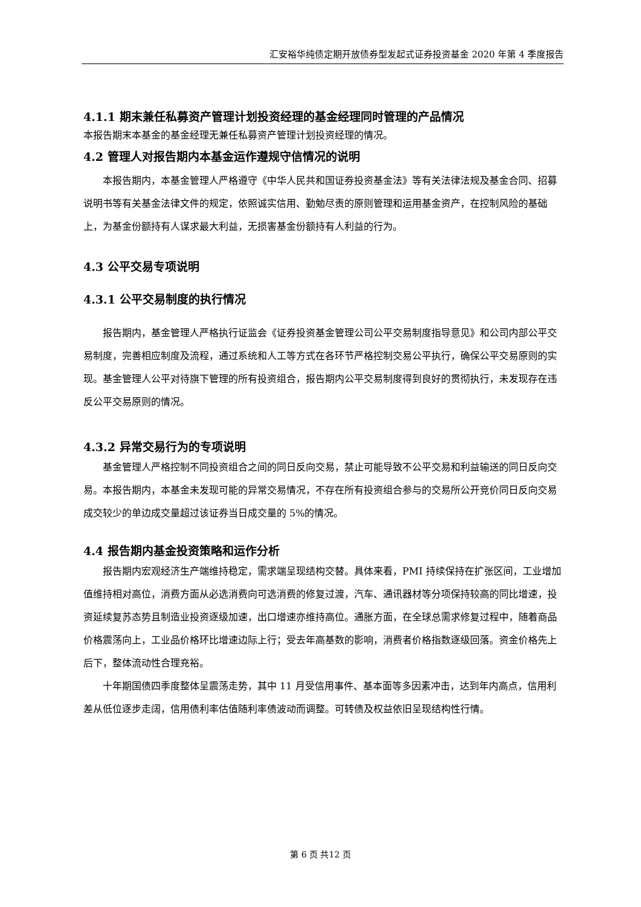汇安裕华纯债定期开放债券型发起式证券投资基金 2020 年第 4 季度报告
4.1.1 期末兼任私募资产管理计划投资经理的基金经理同时管理的产品情况
本报告期末本基金的基金经理无兼任私募资产管理计划投资经理的情况。
4.2 管理人对报告期内本基金运作遵规守信情况的说明
本报告期内，本基金管理人严格遵守《中华人民共和国证券投资基金法》等有关法律法规及基金合同、招募说明书等有关基金法律文件的规定，依照诚实信用、勤勉尽责的原则管理和运用基金资产，在控制风险的基础上，为基金份额持有人谋求最大利益，无损害基金份额持有人利益的行为。
4.3 公平交易专项说明
4.3.1 公平交易制度的执行情况
报告期内，基金管理人严格执行证监会《证券投资基金管理公司公平交易制度指导意见》和公司内部公平交易制度，完善相应制度及流程，通过系统和人工等方式在各环节严格控制交易公平执行，确保公平交易原则的实现。基金管理人公平对待旗下管理的所有投资组合，报告期内公平交易制度得到良好的贯彻执行，未发现存在违反公平交易原则的情况。
4.3.2 异常交易行为的专项说明
基金管理人严格控制不同投资组合之间的同日反向交易，禁止可能导致不公平交易和利益输送的同日反向交易。本报告期内，本基金未发现可能的异常交易情况，不存在所有投资组合参与的交易所公开竞价同日反向交易成交较少的单边成交量超过该证券当日成交量的 5%的情况。
4.4 报告期内基金投资策略和运作分析
报告期内宏观经济生产端维持稳定，需求端呈现结构交替。具体来看，PMI 持续保持在扩张区间，工业增加值维持相对高位，消费方面从必选消费向可选消费的修复过渡，汽车、通讯器材等分项保持较高的同比增速，投资延续复苏态势且制造业投资逐级加速，出口增速亦维持高位。通胀方面，在全球总需求修复过程中，随着商品价格震荡向上，工业品价格环比增速边际上行；受去年高基数的影响，消费者价格指数逐级回落。资金价格先上后下，整体流动性合理充裕。
十年期国债四季度整体呈震荡走势，其中 11 月受信用事件、基本面等多因素冲击，达到年内高点，信用利差从低位逐步走阔，信用债利率估值随利率债波动而调整。可转债及权益依旧呈现结构性行情。
第 6 页 共12 页